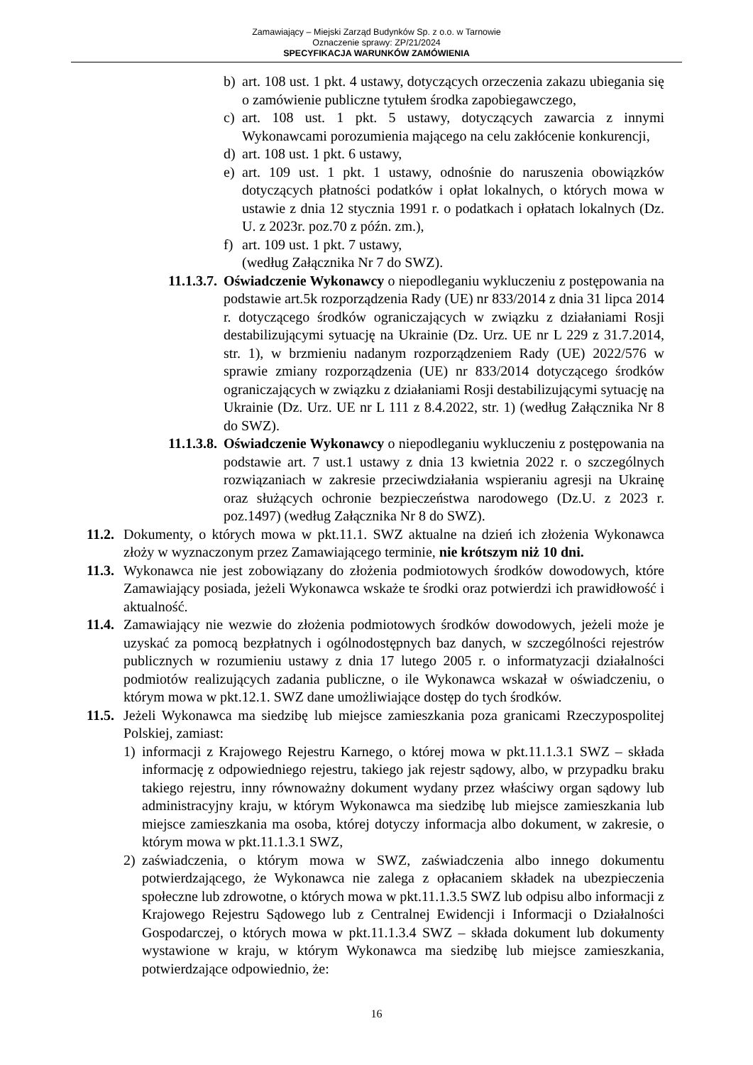Zamawiający – Miejski Zarząd Budynków Sp. z o.o. w Tarnowie
Oznaczenie sprawy: ZP/21/2024
SPECYFIKACJA WARUNKÓW ZAMÓWIENIA
b) art. 108 ust. 1 pkt. 4 ustawy, dotyczących orzeczenia zakazu ubiegania się o zamówienie publiczne tytułem środka zapobiegawczego,
c) art. 108 ust. 1 pkt. 5 ustawy, dotyczących zawarcia z innymi Wykonawcami porozumienia mającego na celu zakłócenie konkurencji,
d) art. 108 ust. 1 pkt. 6 ustawy,
e) art. 109 ust. 1 pkt. 1 ustawy, odnośnie do naruszenia obowiązków dotyczących płatności podatków i opłat lokalnych, o których mowa w ustawie z dnia 12 stycznia 1991 r. o podatkach i opłatach lokalnych (Dz. U. z 2023r. poz.70 z późn. zm.),
f) art. 109 ust. 1 pkt. 7 ustawy,
(według Załącznika Nr 7 do SWZ).
11.1.3.7. Oświadczenie Wykonawcy o niepodleganiu wykluczeniu z postępowania na podstawie art.5k rozporządzenia Rady (UE) nr 833/2014 z dnia 31 lipca 2014 r. dotyczącego środków ograniczających w związku z działaniami Rosji destabilizującymi sytuację na Ukrainie (Dz. Urz. UE nr L 229 z 31.7.2014, str. 1), w brzmieniu nadanym rozporządzeniem Rady (UE) 2022/576 w sprawie zmiany rozporządzenia (UE) nr 833/2014 dotyczącego środków ograniczających w związku z działaniami Rosji destabilizującymi sytuację na Ukrainie (Dz. Urz. UE nr L 111 z 8.4.2022, str. 1) (według Załącznika Nr 8 do SWZ).
11.1.3.8. Oświadczenie Wykonawcy o niepodleganiu wykluczeniu z postępowania na podstawie art. 7 ust.1 ustawy z dnia 13 kwietnia 2022 r. o szczególnych rozwiązaniach w zakresie przeciwdziałania wspieraniu agresji na Ukrainę oraz służących ochronie bezpieczeństwa narodowego (Dz.U. z 2023 r. poz.1497) (według Załącznika Nr 8 do SWZ).
11.2. Dokumenty, o których mowa w pkt.11.1. SWZ aktualne na dzień ich złożenia Wykonawca złoży w wyznaczonym przez Zamawiającego terminie, nie krótszym niż 10 dni.
11.3. Wykonawca nie jest zobowiązany do złożenia podmiotowych środków dowodowych, które Zamawiający posiada, jeżeli Wykonawca wskaże te środki oraz potwierdzi ich prawidłowość i aktualność.
11.4. Zamawiający nie wezwie do złożenia podmiotowych środków dowodowych, jeżeli może je uzyskać za pomocą bezpłatnych i ogólnodostępnych baz danych, w szczególności rejestrów publicznych w rozumieniu ustawy z dnia 17 lutego 2005 r. o informatyzacji działalności podmiotów realizujących zadania publiczne, o ile Wykonawca wskazał w oświadczeniu, o którym mowa w pkt.12.1. SWZ dane umożliwiające dostęp do tych środków.
11.5. Jeżeli Wykonawca ma siedzibę lub miejsce zamieszkania poza granicami Rzeczypospolitej Polskiej, zamiast:
1) informacji z Krajowego Rejestru Karnego, o której mowa w pkt.11.1.3.1 SWZ – składa informację z odpowiedniego rejestru, takiego jak rejestr sądowy, albo, w przypadku braku takiego rejestru, inny równoważny dokument wydany przez właściwy organ sądowy lub administracyjny kraju, w którym Wykonawca ma siedzibę lub miejsce zamieszkania lub miejsce zamieszkania ma osoba, której dotyczy informacja albo dokument, w zakresie, o którym mowa w pkt.11.1.3.1 SWZ,
2) zaświadczenia, o którym mowa w SWZ, zaświadczenia albo innego dokumentu potwierdzającego, że Wykonawca nie zalega z opłacaniem składek na ubezpieczenia społeczne lub zdrowotne, o których mowa w pkt.11.1.3.5 SWZ lub odpisu albo informacji z Krajowego Rejestru Sądowego lub z Centralnej Ewidencji i Informacji o Działalności Gospodarczej, o których mowa w pkt.11.1.3.4 SWZ – składa dokument lub dokumenty wystawione w kraju, w którym Wykonawca ma siedzibę lub miejsce zamieszkania, potwierdzające odpowiednio, że:
16